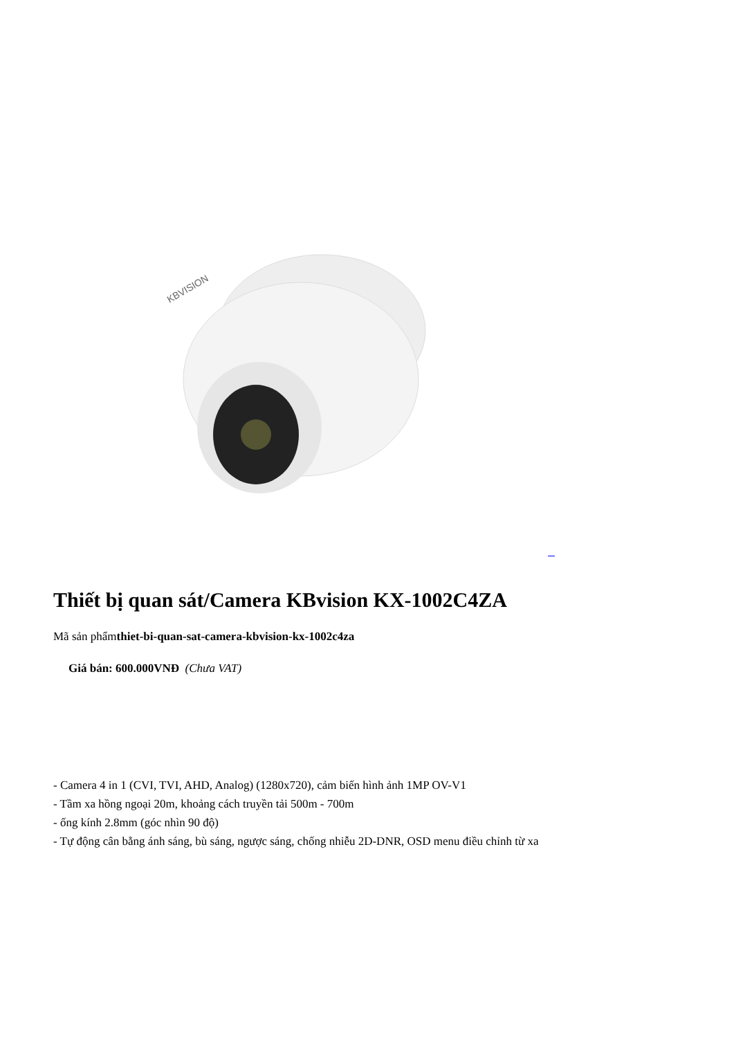KBVISION
Thiết bị quan sát/Camera KBvision KX-1002C4ZA
Mã sản phẩmthiet-bi-quan-sat-camera-kbvision-kx-1002c4za
Giá bán: 600.000VNĐ (Chưa VAT)
- Camera 4 in 1 (CVI, TVI, AHD, Analog) (1280x720), cảm biến hình ảnh 1MP OV-V1
- Tầm xa hồng ngoại 20m, khoảng cách truyền tải 500m - 700m
- ống kính 2.8mm (góc nhìn 90 độ)
- Tự động cân bằng ánh sáng, bù sáng, ngược sáng, chống nhiễu 2D-DNR, OSD menu điều chỉnh từ xa